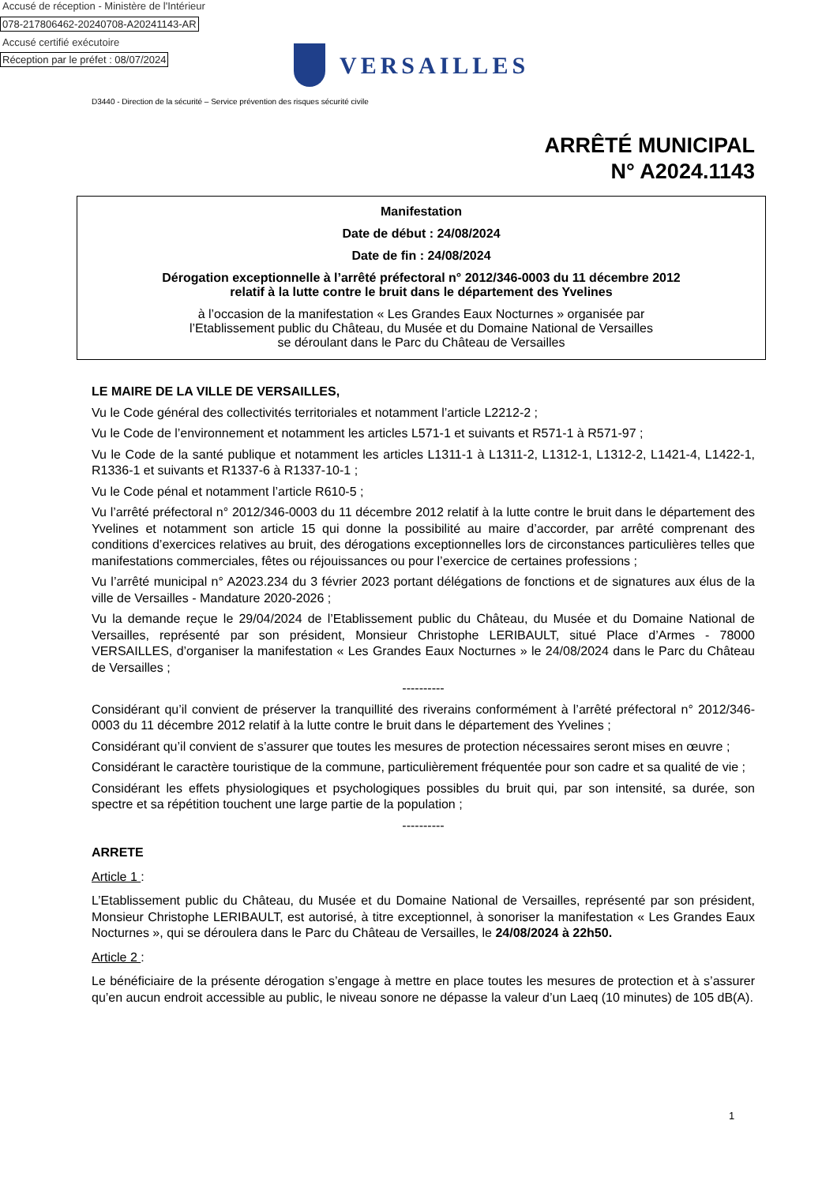Accusé de réception - Ministère de l'Intérieur
078-217806462-20240708-A20241143-AR
Accusé certifié exécutoire
Réception par le préfet : 08/07/2024
VERSAILLES
D3440 - Direction de la sécurité – Service prévention des risques sécurité civile
ARRÊTÉ MUNICIPAL
N° A2024.1143
Manifestation
Date de début : 24/08/2024
Date de fin : 24/08/2024
Dérogation exceptionnelle à l’arrêté préfectoral n° 2012/346-0003 du 11 décembre 2012
relatif à la lutte contre le bruit dans le département des Yvelines
à l’occasion de la manifestation « Les Grandes Eaux Nocturnes » organisée par
l’Etablissement public du Château, du Musée et du Domaine National de Versailles
se déroulant dans le Parc du Château de Versailles
LE MAIRE DE LA VILLE DE VERSAILLES,
Vu le Code général des collectivités territoriales et notamment l’article L2212-2 ;
Vu le Code de l’environnement et notamment les articles L571-1 et suivants et R571-1 à R571-97 ;
Vu le Code de la santé publique et notamment les articles L1311-1 à L1311-2, L1312-1, L1312-2, L1421-4, L1422-1, R1336-1 et suivants et R1337-6 à R1337-10-1 ;
Vu le Code pénal et notamment l’article R610-5 ;
Vu l’arrêté préfectoral n° 2012/346-0003 du 11 décembre 2012 relatif à la lutte contre le bruit dans le département des Yvelines et notamment son article 15 qui donne la possibilité au maire d’accorder, par arrêté comprenant des conditions d’exercices relatives au bruit, des dérogations exceptionnelles lors de circonstances particulières telles que manifestations commerciales, fêtes ou réjouissances ou pour l’exercice de certaines professions ;
Vu l’arrêté municipal n° A2023.234 du 3 février 2023 portant délégations de fonctions et de signatures aux élus de la ville de Versailles - Mandature 2020-2026 ;
Vu la demande reçue le 29/04/2024 de l’Etablissement public du Château, du Musée et du Domaine National de Versailles, représenté par son président, Monsieur Christophe LERIBAULT, situé Place d’Armes - 78000 VERSAILLES, d’organiser la manifestation « Les Grandes Eaux Nocturnes » le 24/08/2024 dans le Parc du Château de Versailles ;
----------
Considérant qu’il convient de préserver la tranquillité des riverains conformément à l’arrêté préfectoral n° 2012/346-0003 du 11 décembre 2012 relatif à la lutte contre le bruit dans le département des Yvelines ;
Considérant qu’il convient de s’assurer que toutes les mesures de protection nécessaires seront mises en œuvre ;
Considérant le caractère touristique de la commune, particulièrement fréquentée pour son cadre et sa qualité de vie ;
Considérant les effets physiologiques et psychologiques possibles du bruit qui, par son intensité, sa durée, son spectre et sa répétition touchent une large partie de la population ;
----------
ARRETE
Article 1 :
L’Etablissement public du Château, du Musée et du Domaine National de Versailles, représenté par son président, Monsieur Christophe LERIBAULT, est autorisé, à titre exceptionnel, à sonoriser la manifestation « Les Grandes Eaux Nocturnes », qui se déroulera dans le Parc du Château de Versailles, le 24/08/2024 à 22h50.
Article 2 :
Le bénéficiaire de la présente dérogation s’engage à mettre en place toutes les mesures de protection et à s’assurer qu’en aucun endroit accessible au public, le niveau sonore ne dépasse la valeur d’un Laeq (10 minutes) de 105 dB(A).
1